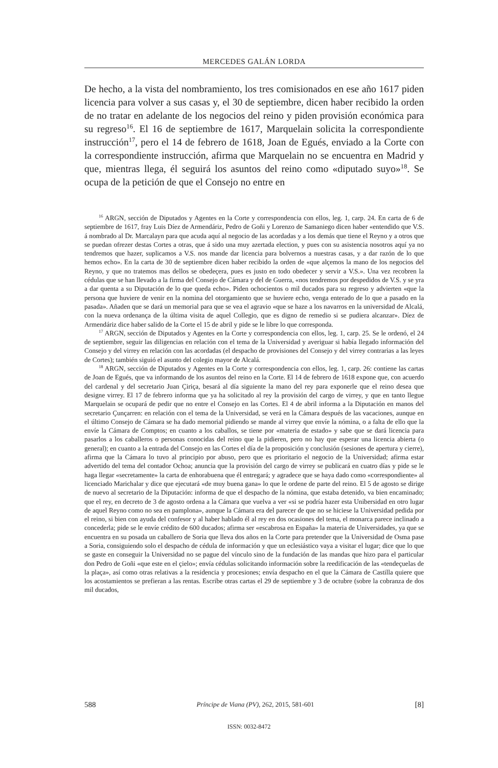MERCEDES GALÁN LORDA
De hecho, a la vista del nombramiento, los tres comisionados en ese año 1617 piden licencia para volver a sus casas y, el 30 de septiembre, dicen haber recibido la orden de no tratar en adelante de los negocios del reino y piden provisión económica para su regreso<sup>16</sup>. El 16 de septiembre de 1617, Marquelain solicita la correspondiente instrucción<sup>17</sup>, pero el 14 de febrero de 1618, Joan de Egués, enviado a la Corte con la correspondiente instrucción, afirma que Marquelain no se encuentra en Madrid y que, mientras llega, él seguirá los asuntos del reino como «diputado suyo»<sup>18</sup>. Se ocupa de la petición de que el Consejo no entre en
<sup>16</sup> ARGN, sección de Diputados y Agentes en la Corte y correspondencia con ellos, leg. 1, carp. 24. En carta de 6 de septiembre de 1617, fray Luis Díez de Armendáriz, Pedro de Goñi y Lorenzo de Samaniego dicen haber «entendido que V.S. á nombrado al Dr. Marcalayn para que acuda aquí al negocio de las acordadas y a los demás que tiene el Reyno y a otros que se puedan ofrezer destas Cortes a otras, que á sido una muy azertada election, y pues con su asistencia nosotros aquí ya no tendremos que hazer, suplicamos a V.S. nos mande dar licencia para bolvernos a nuestras casas, y a dar razón de lo que hemos echo». En la carta de 30 de septiembre dicen haber recibido la orden de «que alçemos la mano de los negocios del Reyno, y que no tratemos mas dellos se obedeçera, pues es justo en todo obedecer y servir a V.S.». Una vez recobren la cédulas que se han llevado a la firma del Consejo de Cámara y del de Guerra, «nos tendremos por despedidos de V.S. y se yra a dar quenta a su Diputación de lo que queda echo». Piden ochocientos o mil ducados para su regreso y advierten «que la persona que huviere de venir en la nomina del otorgamiento que se huviere echo, venga enterado de lo que a pasado en la pasada». Añaden que se dará un memorial para que se vea el agravio «que se haze a los navarros en la universidad de Alcalá, con la nueva ordenança de la última visita de aquel Collegio, que es digno de remedio si se pudiera alcanzar». Díez de Armendáriz dice haber salido de la Corte el 15 de abril y pide se le libre lo que corresponda.
<sup>17</sup> ARGN, sección de Diputados y Agentes en la Corte y correspondencia con ellos, leg. 1, carp. 25. Se le ordenó, el 24 de septiembre, seguir las diligencias en relación con el tema de la Universidad y averiguar si había llegado información del Consejo y del virrey en relación con las acordadas (el despacho de provisiones del Consejo y del virrey contrarias a las leyes de Cortes); también siguió el asunto del colegio mayor de Alcalá.
<sup>18</sup> ARGN, sección de Diputados y Agentes en la Corte y correspondencia con ellos, leg. 1, carp. 26: contiene las cartas de Joan de Egués, que va informando de los asuntos del reino en la Corte. El 14 de febrero de 1618 expone que, con acuerdo del cardenal y del secretario Juan Çiriça, besará al día siguiente la mano del rey para exponerle que el reino desea que designe virrey. El 17 de febrero informa que ya ha solicitado al rey la provisión del cargo de virrey, y que en tanto llegue Marquelain se ocupará de pedir que no entre el Consejo en las Cortes. El 4 de abril informa a la Diputación en manos del secretario Çunçarren: en relación con el tema de la Universidad, se verá en la Cámara después de las vacaciones, aunque en el último Consejo de Cámara se ha dado memorial pidiendo se mande al virrey que envíe la nómina, o a falta de ello que la envíe la Cámara de Comptos; en cuanto a los caballos, se tiene por «materia de estado» y sabe que se dará licencia para pasarlos a los caballeros o personas conocidas del reino que la pidieren, pero no hay que esperar una licencia abierta (o general); en cuanto a la entrada del Consejo en las Cortes el día de la proposición y conclusión (sesiones de apertura y cierre), afirma que la Cámara lo tuvo al principio por abuso, pero que es prioritario el negocio de la Universidad; afirma estar advertido del tema del contador Ochoa; anuncia que la provisión del cargo de virrey se publicará en cuatro días y pide se le haga llegar «secretamente» la carta de enhorabuena que él entregará; y agradece que se haya dado como «correspondiente» al licenciado Marichalar y dice que ejecutará «de muy buena gana» lo que le ordene de parte del reino. El 5 de agosto se dirige de nuevo al secretario de la Diputación: informa de que el despacho de la nómina, que estaba detenido, va bien encaminado; que el rey, en decreto de 3 de agosto ordena a la Cámara que vuelva a ver «si se podría hazer esta Unibersidad en otro lugar de aquel Reyno como no sea en pamplona», aunque la Cámara era del parecer de que no se hiciese la Universidad pedida por el reino, si bien con ayuda del confesor y al haber hablado él al rey en dos ocasiones del tema, el monarca parece inclinado a concederla; pide se le envíe crédito de 600 ducados; afirma ser «escabrosa en España» la materia de Universidades, ya que se encuentra en su posada un caballero de Soria que lleva dos años en la Corte para pretender que la Universidad de Osma pase a Soria, consiguiendo solo el despacho de cédula de información y que un eclesiástico vaya a visitar el lugar; dice que lo que se gaste en conseguir la Universidad no se pague del vínculo sino de la fundación de las mandas que hizo para el particular don Pedro de Goñi «que este en el çielo»; envía cédulas solicitando información sobre la reedificación de las «tendeçuelas de la plaça», así como otras relativas a la residencia y procesiones; envía despacho en el que la Cámara de Castilla quiere que los acostamientos se prefieran a las rentas. Escribe otras cartas el 29 de septiembre y 3 de octubre (sobre la cobranza de dos mil ducados,
588 Príncipe de Viana (PV), 262, 2015, 581-601 [8]
ISSN: 0032-8472